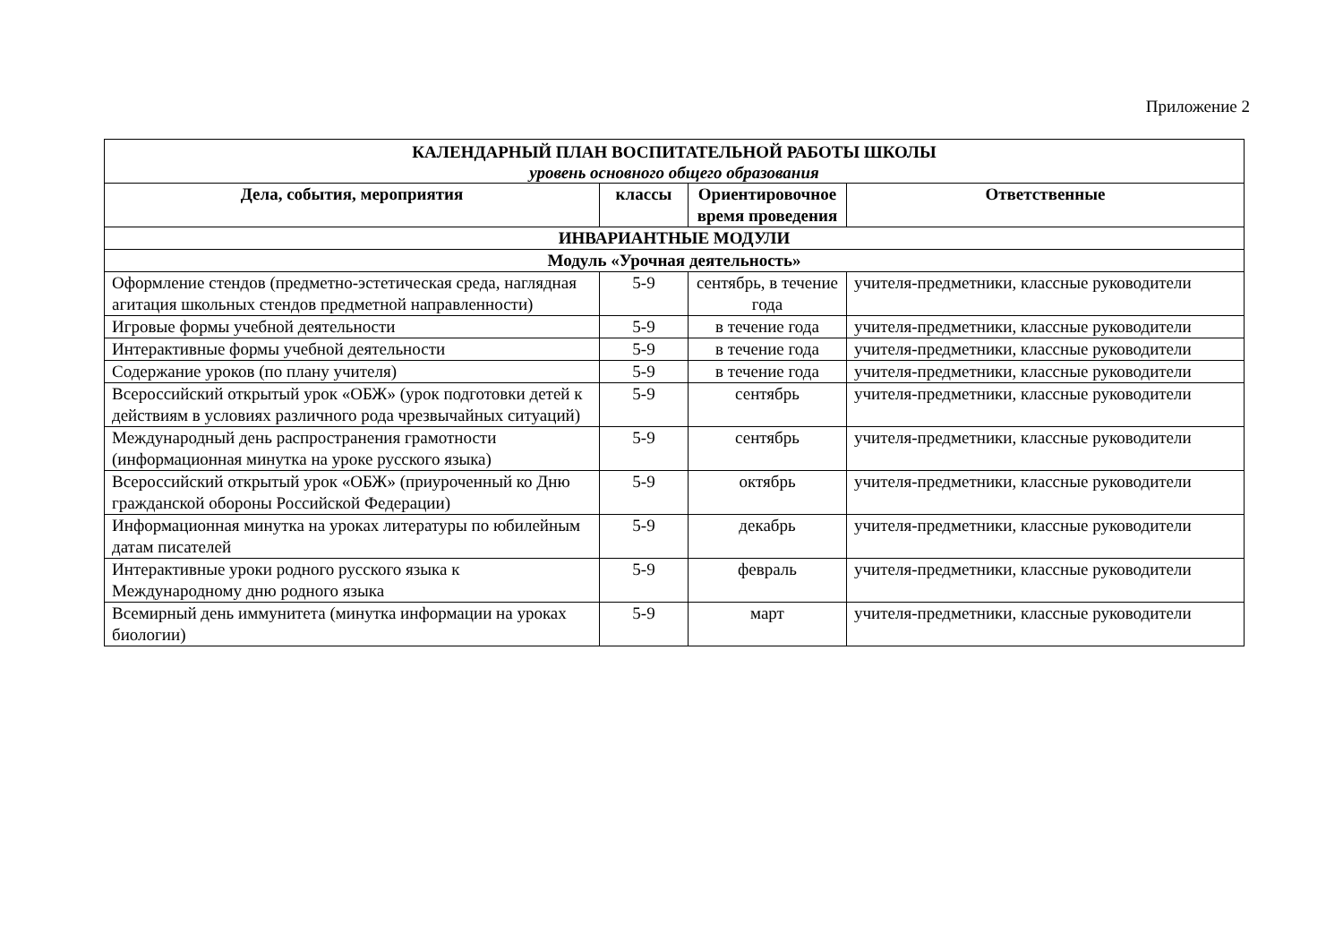Приложение 2
| КАЛЕНДАРНЫЙ ПЛАН ВОСПИТАТЕЛЬНОЙ РАБОТЫ ШКОЛЫ уровень основного общего образования | | | |
| --- | --- | --- | --- |
| Дела, события, мероприятия | классы | Ориентировочное время проведения | Ответственные |
| ИНВАРИАНТНЫЕ МОДУЛИ | | | |
| Модуль «Урочная деятельность» | | | |
| Оформление стендов (предметно-эстетическая среда, наглядная агитация школьных стендов предметной направленности) | 5-9 | сентябрь, в течение года | учителя-предметники, классные руководители |
| Игровые формы учебной деятельности | 5-9 | в течение года | учителя-предметники, классные руководители |
| Интерактивные формы учебной деятельности | 5-9 | в течение года | учителя-предметники, классные руководители |
| Содержание уроков (по плану учителя) | 5-9 | в течение года | учителя-предметники, классные руководители |
| Всероссийский открытый урок «ОБЖ» (урок подготовки детей к действиям в условиях различного рода чрезвычайных ситуаций) | 5-9 | сентябрь | учителя-предметники, классные руководители |
| Международный день распространения грамотности (информационная минутка на уроке русского языка) | 5-9 | сентябрь | учителя-предметники, классные руководители |
| Всероссийский открытый урок «ОБЖ» (приуроченный ко Дню гражданской обороны Российской Федерации) | 5-9 | октябрь | учителя-предметники, классные руководители |
| Информационная минутка на уроках литературы по юбилейным датам писателей | 5-9 | декабрь | учителя-предметники, классные руководители |
| Интерактивные уроки родного русского языка к Международному дню родного языка | 5-9 | февраль | учителя-предметники, классные руководители |
| Всемирный день иммунитета (минутка информации на уроках биологии) | 5-9 | март | учителя-предметники, классные руководители |